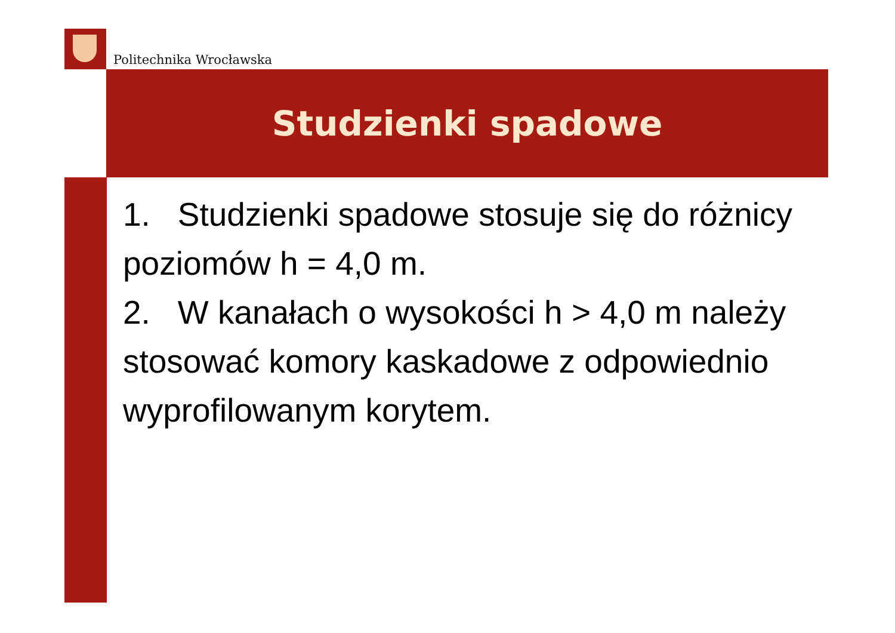Politechnika Wrocławska
Studzienki spadowe
1. Studzienki spadowe stosuje się do różnicy poziomów h = 4,0 m.
2. W kanałach o wysokości h > 4,0 m należy stosować komory kaskadowe z odpowiednio wyprofilowanym korytem.